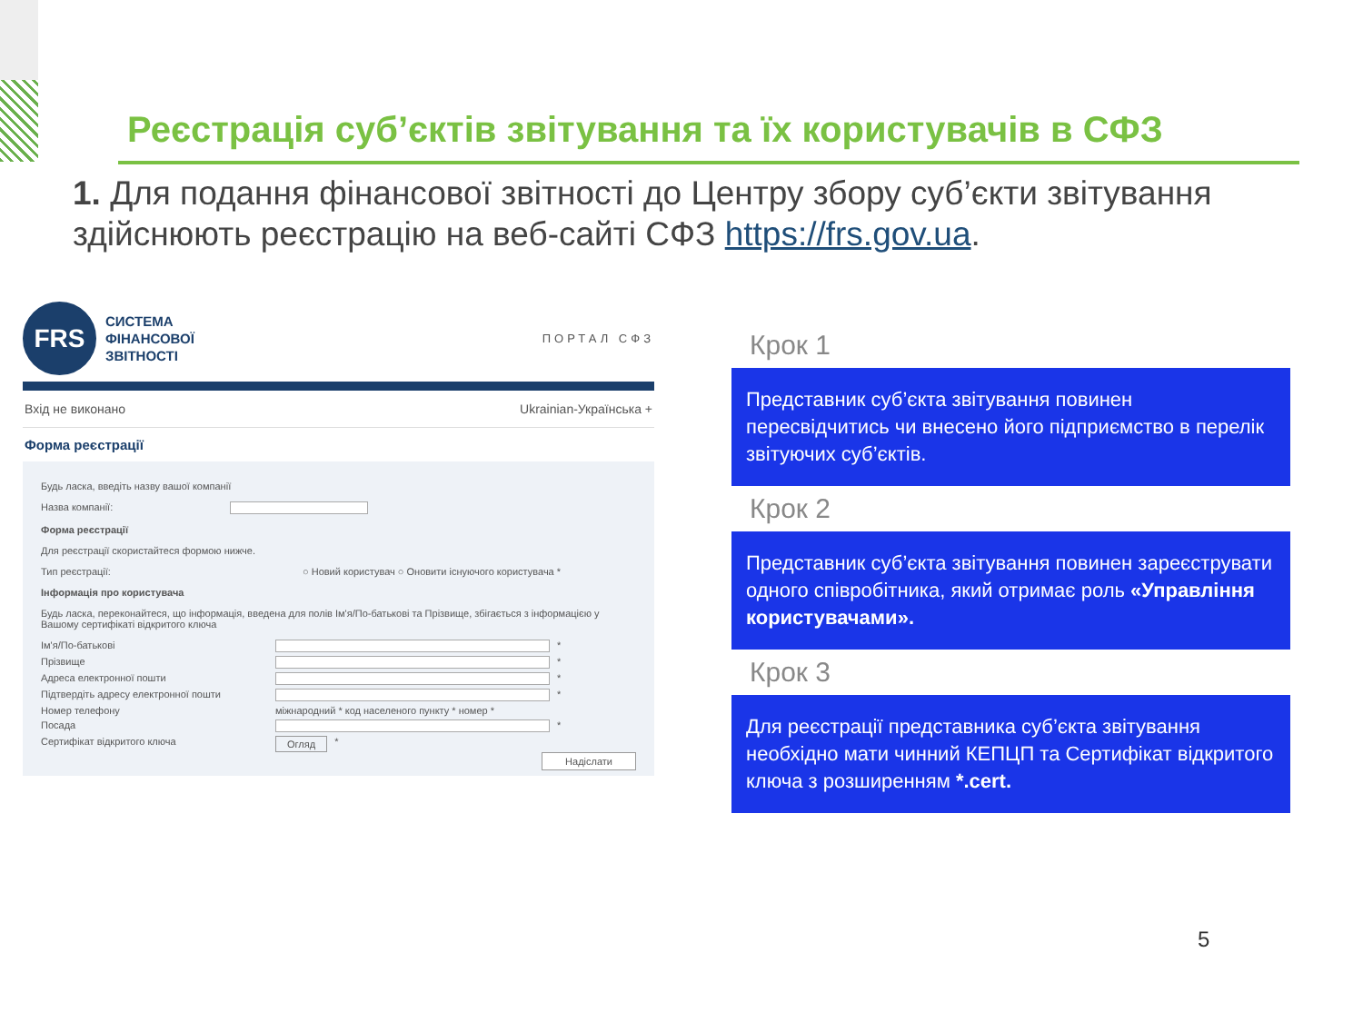Реєстрація суб’єктів звітування та їх користувачів в СФЗ
1. Для подання фінансової звітності до Центру збору суб’єкти звітування здійснюють реєстрацію на веб-сайті СФЗ https://frs.gov.ua.
FRS
СИСТЕМА
ФІНАНСОВОЇ
ЗВІТНОСТІ
ПОРТАЛ СФЗ
Вхід не виконано Ukrainian-Українська +
Форма реєстрації
Будь ласка, введіть назву вашої компанії
Назва компанії:
Форма реєстрації
Для реєстрації скористайтеся формою нижче.
Тип реєстрації: ○ Новий користувач ○ Оновити існуючого користувача *
Інформація про користувача
Будь ласка, переконайтеся, що інформація, введена для полів Ім'я/По-батькові та Прізвище, збігається з інформацією у Вашому сертифікаті відкритого ключа
Ім'я/По-батькові *
Прізвище *
Адреса електронної пошти *
Підтвердіть адресу електронної пошти *
Номер телефону міжнародний * код населеного пункту * номер *
Посада *
Сертифікат відкритого ключа Огляд *
Надіслати
Крок 1
Представник суб’єкта звітування повинен пересвідчитись чи внесено його підприємство в перелік звітуючих суб’єктів.
Крок 2
Представник суб’єкта звітування повинен зареєструвати одного співробітника, який отримає роль «Управління користувачами».
Крок 3
Для реєстрації представника суб’єкта звітування необхідно мати чинний КЕПЦП та Сертифікат відкритого ключа з розширенням *.cert.
5